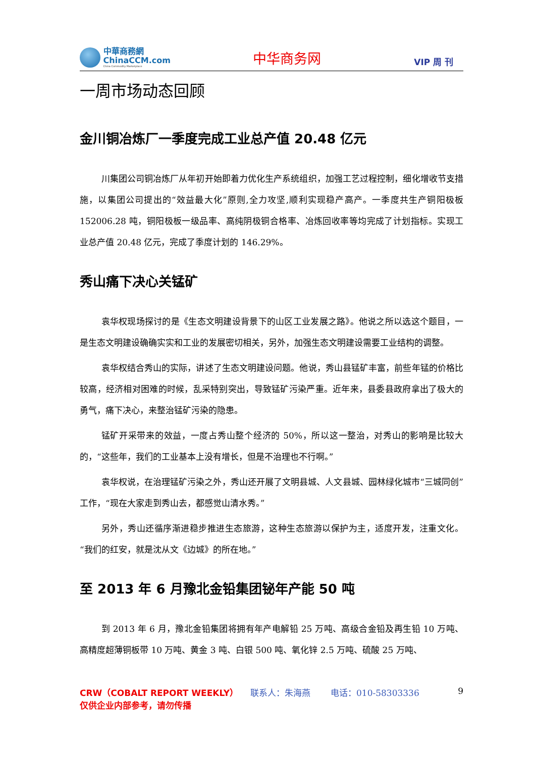中華商務網
ChinaCCM.com
China Commodity Marketplace
中华商务网
VIP 周 刊
一周市场动态回顾
金川铜冶炼厂一季度完成工业总产值 20.48 亿元
川集团公司铜冶炼厂从年初开始即着力优化生产系统组织，加强工艺过程控制，细化增收节支措施，以集团公司提出的“效益最大化”原则,全力攻坚,顺利实现稳产高产。一季度共生产铜阳极板 152006.28 吨，铜阳极板一级品率、高纯阴极铜合格率、冶炼回收率等均完成了计划指标。实现工业总产值 20.48 亿元，完成了季度计划的 146.29%。
秀山痛下决心关锰矿
袁华权现场探讨的是《生态文明建设背景下的山区工业发展之路》。他说之所以选这个题目，一是生态文明建设确确实实和工业的发展密切相关，另外，加强生态文明建设需要工业结构的调整。
袁华权结合秀山的实际，讲述了生态文明建设问题。他说，秀山县锰矿丰富，前些年锰的价格比较高，经济相对困难的时候，乱采特别突出，导致锰矿污染严重。近年来，县委县政府拿出了极大的勇气，痛下决心，来整治锰矿污染的隐患。
锰矿开采带来的效益，一度占秀山整个经济的 50%，所以这一整治，对秀山的影响是比较大的，“这些年，我们的工业基本上没有增长，但是不治理也不行啊。”
袁华权说，在治理锰矿污染之外，秀山还开展了文明县城、人文县城、园林绿化城市“三城同创”工作，“现在大家走到秀山去，都感觉山清水秀。”
另外，秀山还循序渐进稳步推进生态旅游，这种生态旅游以保护为主，适度开发，注重文化。“我们的红安，就是沈从文《边城》的所在地。”
至 2013 年 6 月豫北金铅集团铋年产能 50 吨
到 2013 年 6 月，豫北金铅集团将拥有年产电解铅 25 万吨、高级合金铅及再生铅 10 万吨、高精度超薄铜板带 10 万吨、黄金 3 吨、白银 500 吨、氧化锌 2.5 万吨、硫酸 25 万吨、
CRW（COBALT REPORT WEEKLY） 联系人：朱海燕 电话：010-58303336
9
仅供企业内部参考，请勿传播